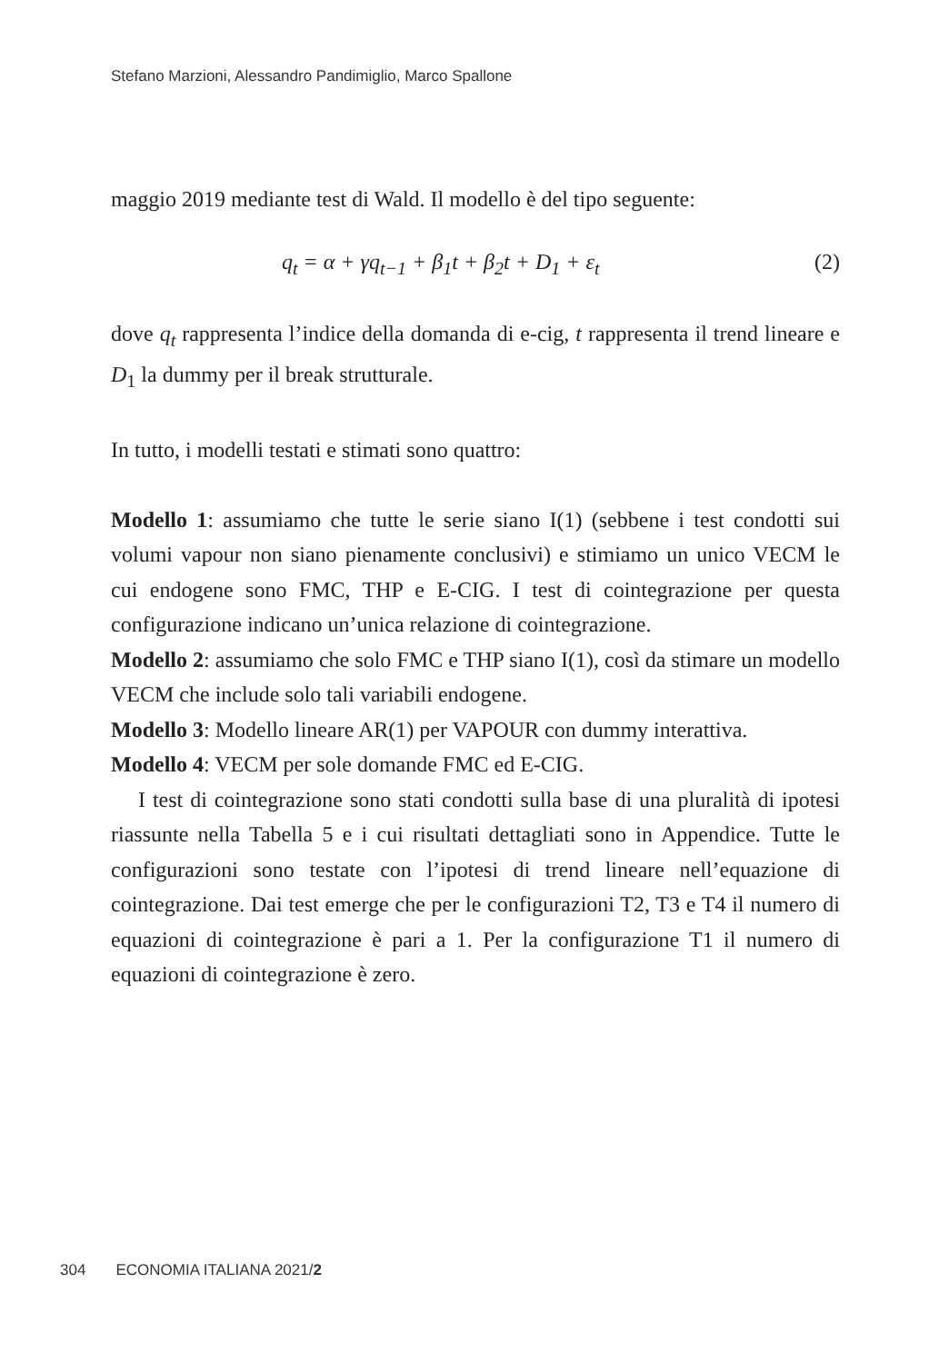Stefano Marzioni, Alessandro Pandimiglio, Marco Spallone
maggio 2019 mediante test di Wald. Il modello è del tipo seguente:
q<sub>t</sub> = α + γq<sub>t−1</sub> + β<sub>1</sub>t + β<sub>2</sub>t + D<sub>1</sub> + ε<sub>t</sub> (2)
dove q<sub>t</sub> rappresenta l’indice della domanda di e-cig, t rappresenta il trend lineare e D<sub>1</sub> la dummy per il break strutturale.
In tutto, i modelli testati e stimati sono quattro:
Modello 1: assumiamo che tutte le serie siano I(1) (sebbene i test condotti sui volumi vapour non siano pienamente conclusivi) e stimiamo un unico VECM le cui endogene sono FMC, THP e E-CIG. I test di cointegrazione per questa configurazione indicano un’unica relazione di cointegrazione.
Modello 2: assumiamo che solo FMC e THP siano I(1), così da stimare un modello VECM che include solo tali variabili endogene.
Modello 3: Modello lineare AR(1) per VAPOUR con dummy interattiva.
Modello 4: VECM per sole domande FMC ed E-CIG.
I test di cointegrazione sono stati condotti sulla base di una pluralità di ipotesi riassunte nella Tabella 5 e i cui risultati dettagliati sono in Appendice. Tutte le configurazioni sono testate con l’ipotesi di trend lineare nell’equazione di cointegrazione. Dai test emerge che per le configurazioni T2, T3 e T4 il numero di equazioni di cointegrazione è pari a 1. Per la configurazione T1 il numero di equazioni di cointegrazione è zero.
304 ECONOMIA ITALIANA 2021/2